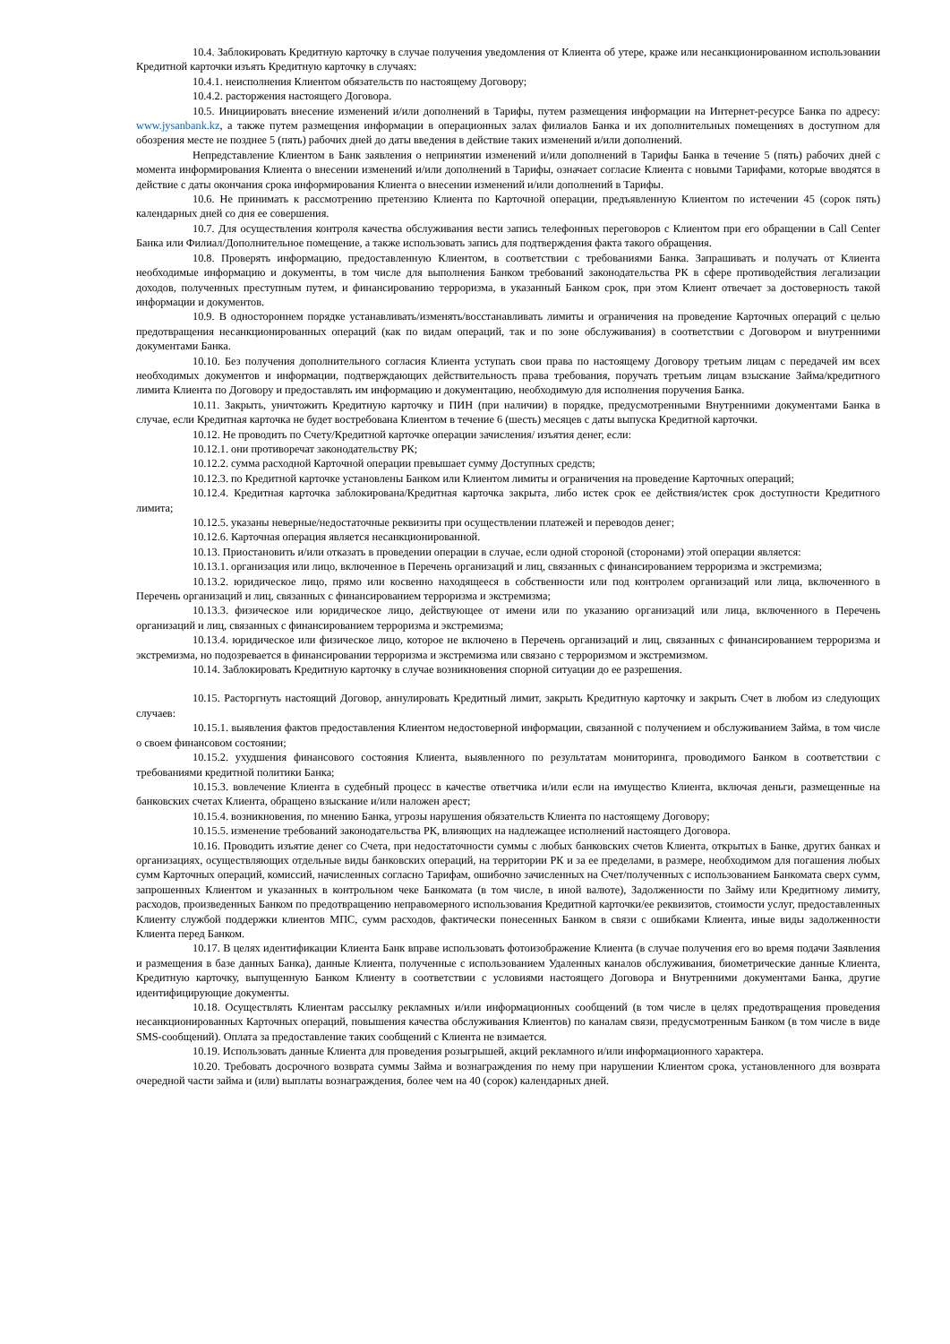10.4. Заблокировать Кредитную карточку в случае получения уведомления от Клиента об утере, краже или несанкционированном использовании Кредитной карточки изъять Кредитную карточку в случаях:
10.4.1. неисполнения Клиентом обязательств по настоящему Договору;
10.4.2. расторжения настоящего Договора.
10.5. Инициировать внесение изменений и/или дополнений в Тарифы, путем размещения информации на Интернет-ресурсе Банка по адресу: www.jysanbank.kz, а также путем размещения информации в операционных залах филиалов Банка и их дополнительных помещениях в доступном для обозрения месте не позднее 5 (пять) рабочих дней до даты введения в действие таких изменений и/или дополнений.
Непредставление Клиентом в Банк заявления о непринятии изменений и/или дополнений в Тарифы Банка в течение 5 (пять) рабочих дней с момента информирования Клиента о внесении изменений и/или дополнений в Тарифы, означает согласие Клиента с новыми Тарифами, которые вводятся в действие с даты окончания срока информирования Клиента о внесении изменений и/или дополнений в Тарифы.
10.6. Не принимать к рассмотрению претензию Клиента по Карточной операции, предъявленную Клиентом по истечении 45 (сорок пять) календарных дней со дня ее совершения.
10.7. Для осуществления контроля качества обслуживания вести запись телефонных переговоров с Клиентом при его обращении в Call Center Банка или Филиал/Дополнительное помещение, а также использовать запись для подтверждения факта такого обращения.
10.8. Проверять информацию, предоставленную Клиентом, в соответствии с требованиями Банка. Запрашивать и получать от Клиента необходимые информацию и документы, в том числе для выполнения Банком требований законодательства РК в сфере противодействия легализации доходов, полученных преступным путем, и финансированию терроризма, в указанный Банком срок, при этом Клиент отвечает за достоверность такой информации и документов.
10.9. В одностороннем порядке устанавливать/изменять/восстанавливать лимиты и ограничения на проведение Карточных операций с целью предотвращения несанкционированных операций (как по видам операций, так и по зоне обслуживания) в соответствии с Договором и внутренними документами Банка.
10.10. Без получения дополнительного согласия Клиента уступать свои права по настоящему Договору третьим лицам с передачей им всех необходимых документов и информации, подтверждающих действительность права требования, поручать третьим лицам взыскание Займа/кредитного лимита Клиента по Договору и предоставлять им информацию и документацию, необходимую для исполнения поручения Банка.
10.11. Закрыть, уничтожить Кредитную карточку и ПИН (при наличии) в порядке, предусмотренными Внутренними документами Банка в случае, если Кредитная карточка не будет востребована Клиентом в течение 6 (шесть) месяцев с даты выпуска Кредитной карточки.
10.12. Не проводить по Счету/Кредитной карточке операции зачисления/ изъятия денег, если:
10.12.1. они противоречат законодательству РК;
10.12.2. сумма расходной Карточной операции превышает сумму Доступных средств;
10.12.3. по Кредитной карточке установлены Банком или Клиентом лимиты и ограничения на проведение Карточных операций;
10.12.4. Кредитная карточка заблокирована/Кредитная карточка закрыта, либо истек срок ее действия/истек срок доступности Кредитного лимита;
10.12.5. указаны неверные/недостаточные реквизиты при осуществлении платежей и переводов денег;
10.12.6. Карточная операция является несанкционированной.
10.13. Приостановить и/или отказать в проведении операции в случае, если одной стороной (сторонами) этой операции является:
10.13.1. организация или лицо, включенное в Перечень организаций и лиц, связанных с финансированием терроризма и экстремизма;
10.13.2. юридическое лицо, прямо или косвенно находящееся в собственности или под контролем организаций или лица, включенного в Перечень организаций и лиц, связанных с финансированием терроризма и экстремизма;
10.13.3. физическое или юридическое лицо, действующее от имени или по указанию организаций или лица, включенного в Перечень организаций и лиц, связанных с финансированием терроризма и экстремизма;
10.13.4. юридическое или физическое лицо, которое не включено в Перечень организаций и лиц, связанных с финансированием терроризма и экстремизма, но подозревается в финансировании терроризма и экстремизма или связано с терроризмом и экстремизмом.
10.14. Заблокировать Кредитную карточку в случае возникновения спорной ситуации до ее разрешения.
10.15. Расторгнуть настоящий Договор, аннулировать Кредитный лимит, закрыть Кредитную карточку и закрыть Счет в любом из следующих случаев:
10.15.1. выявления фактов предоставления Клиентом недостоверной информации, связанной с получением и обслуживанием Займа, в том числе о своем финансовом состоянии;
10.15.2. ухудшения финансового состояния Клиента, выявленного по результатам мониторинга, проводимого Банком в соответствии с требованиями кредитной политики Банка;
10.15.3. вовлечение Клиента в судебный процесс в качестве ответчика и/или если на имущество Клиента, включая деньги, размещенные на банковских счетах Клиента, обращено взыскание и/или наложен арест;
10.15.4. возникновения, по мнению Банка, угрозы нарушения обязательств Клиента по настоящему Договору;
10.15.5. изменение требований законодательства РК, влияющих на надлежащее исполнений настоящего Договора.
10.16. Проводить изъятие денег со Счета, при недостаточности суммы с любых банковских счетов Клиента, открытых в Банке, других банках и организациях, осуществляющих отдельные виды банковских операций, на территории РК и за ее пределами, в размере, необходимом для погашения любых сумм Карточных операций, комиссий, начисленных согласно Тарифам, ошибочно зачисленных на Счет/полученных с использованием Банкомата сверх сумм, запрошенных Клиентом и указанных в контрольном чеке Банкомата (в том числе, в иной валюте), Задолженности по Займу или Кредитному лимиту, расходов, произведенных Банком по предотвращению неправомерного использования Кредитной карточки/ее реквизитов, стоимости услуг, предоставленных Клиенту службой поддержки клиентов МПС, сумм расходов, фактически понесенных Банком в связи с ошибками Клиента, иные виды задолженности Клиента перед Банком.
10.17. В целях идентификации Клиента Банк вправе использовать фотоизображение Клиента (в случае получения его во время подачи Заявления и размещения в базе данных Банка), данные Клиента, полученные с использованием Удаленных каналов обслуживания, биометрические данные Клиента, Кредитную карточку, выпущенную Банком Клиенту в соответствии с условиями настоящего Договора и Внутренними документами Банка, другие идентифицирующие документы.
10.18. Осуществлять Клиентам рассылку рекламных и/или информационных сообщений (в том числе в целях предотвращения проведения несанкционированных Карточных операций, повышения качества обслуживания Клиентов) по каналам связи, предусмотренным Банком (в том числе в виде SMS-сообщений). Оплата за предоставление таких сообщений с Клиента не взимается.
10.19. Использовать данные Клиента для проведения розыгрышей, акций рекламного и/или информационного характера.
10.20. Требовать досрочного возврата суммы Займа и вознаграждения по нему при нарушении Клиентом срока, установленного для возврата очередной части займа и (или) выплаты вознаграждения, более чем на 40 (сорок) календарных дней.